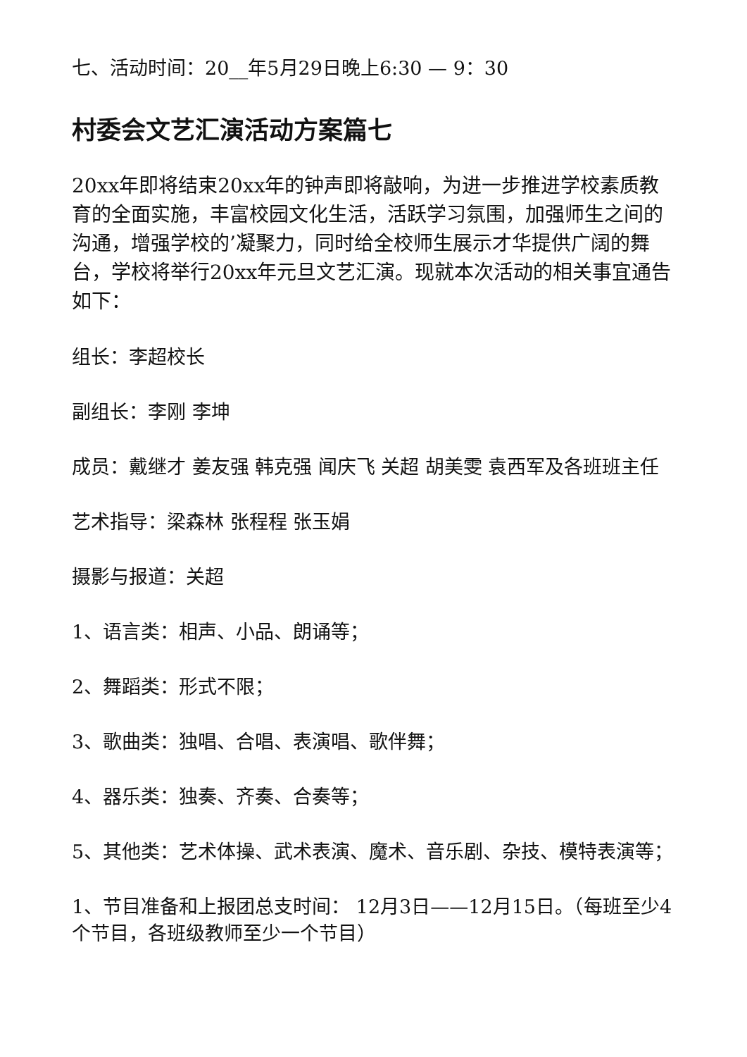七、活动时间：20__年5月29日晚上6:30 — 9：30
村委会文艺汇演活动方案篇七
20xx年即将结束20xx年的钟声即将敲响，为进一步推进学校素质教育的全面实施，丰富校园文化生活，活跃学习氛围，加强师生之间的沟通，增强学校的’凝聚力，同时给全校师生展示才华提供广阔的舞台，学校将举行20xx年元旦文艺汇演。现就本次活动的相关事宜通告如下：
组长：李超校长
副组长：李刚 李坤
成员：戴继才 姜友强 韩克强 闻庆飞 关超 胡美雯 袁西军及各班班主任
艺术指导：梁森林 张程程 张玉娟
摄影与报道：关超
1、语言类：相声、小品、朗诵等；
2、舞蹈类：形式不限；
3、歌曲类：独唱、合唱、表演唱、歌伴舞；
4、器乐类：独奏、齐奏、合奏等；
5、其他类：艺术体操、武术表演、魔术、音乐剧、杂技、模特表演等；
1、节目准备和上报团总支时间： 12月3日——12月15日。（每班至少4个节目，各班级教师至少一个节目）